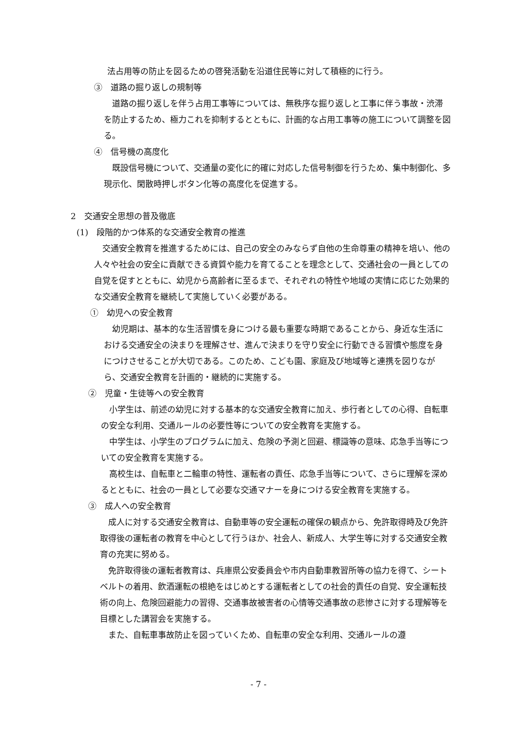法占用等の防止を図るための啓発活動を沿道住民等に対して積極的に行う。
③　道路の掘り返しの規制等
道路の掘り返しを伴う占用工事等については、無秩序な掘り返しと工事に伴う事故・渋滞を防止するため、極力これを抑制するとともに、計画的な占用工事等の施工について調整を図る。
④　信号機の高度化
既設信号機について、交通量の変化に的確に対応した信号制御を行うため、集中制御化、多現示化、閑散時押しボタン化等の高度化を促進する。
2　交通安全思想の普及徹底
(1)　段階的かつ体系的な交通安全教育の推進
交通安全教育を推進するためには、自己の安全のみならず自他の生命尊重の精神を培い、他の人々や社会の安全に貢献できる資質や能力を育てることを理念として、交通社会の一員としての自覚を促すとともに、幼児から高齢者に至るまで、それぞれの特性や地域の実情に応じた効果的な交通安全教育を継続して実施していく必要がある。
①　幼児への安全教育
幼児期は、基本的な生活習慣を身につける最も重要な時期であることから、身近な生活における交通安全の決まりを理解させ、進んで決まりを守り安全に行動できる習慣や態度を身につけさせることが大切である。このため、こども園、家庭及び地域等と連携を図りながら、交通安全教育を計画的・継続的に実施する。
②　児童・生徒等への安全教育
小学生は、前述の幼児に対する基本的な交通安全教育に加え、歩行者としての心得、自転車の安全な利用、交通ルールの必要性等についての安全教育を実施する。
中学生は、小学生のプログラムに加え、危険の予測と回避、標識等の意味、応急手当等についての安全教育を実施する。
高校生は、自転車と二輪車の特性、運転者の責任、応急手当等について、さらに理解を深めるとともに、社会の一員として必要な交通マナーを身につける安全教育を実施する。
③　成人への安全教育
成人に対する交通安全教育は、自動車等の安全運転の確保の観点から、免許取得時及び免許取得後の運転者の教育を中心として行うほか、社会人、新成人、大学生等に対する交通安全教育の充実に努める。
免許取得後の運転者教育は、兵庫県公安委員会や市内自動車教習所等の協力を得て、シートベルトの着用、飲酒運転の根絶をはじめとする運転者としての社会的責任の自覚、安全運転技術の向上、危険回避能力の習得、交通事故被害者の心情等交通事故の悲惨さに対する理解等を目標とした講習会を実施する。
また、自転車事故防止を図っていくため、自転車の安全な利用、交通ルールの遵
- 7 -